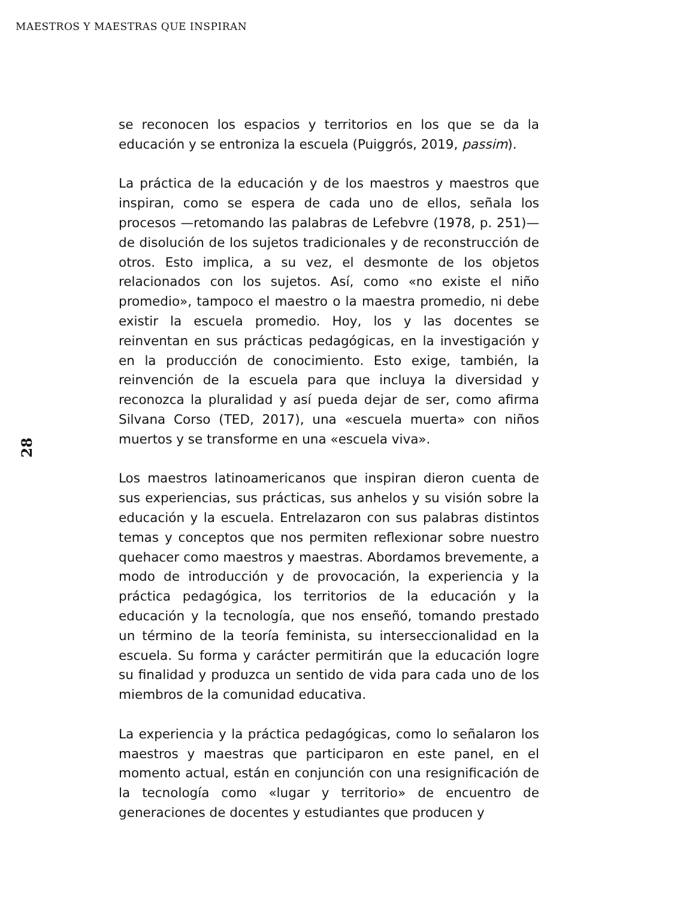MAESTROS Y MAESTRAS QUE INSPIRAN
se reconocen los espacios y territorios en los que se da la educación y se entroniza la escuela (Puiggrós, 2019, passim).
La práctica de la educación y de los maestros y maestros que inspiran, como se espera de cada uno de ellos, señala los procesos —retomando las palabras de Lefebvre (1978, p. 251)— de disolución de los sujetos tradicionales y de reconstrucción de otros. Esto implica, a su vez, el desmonte de los objetos relacionados con los sujetos. Así, como «no existe el niño promedio», tampoco el maestro o la maestra promedio, ni debe existir la escuela promedio. Hoy, los y las docentes se reinventan en sus prácticas pedagógicas, en la investigación y en la producción de conocimiento. Esto exige, también, la reinvención de la escuela para que incluya la diversidad y reconozca la pluralidad y así pueda dejar de ser, como afirma Silvana Corso (TED, 2017), una «escuela muerta» con niños muertos y se transforme en una «escuela viva».
Los maestros latinoamericanos que inspiran dieron cuenta de sus experiencias, sus prácticas, sus anhelos y su visión sobre la educación y la escuela. Entrelazaron con sus palabras distintos temas y conceptos que nos permiten reflexionar sobre nuestro quehacer como maestros y maestras. Abordamos brevemente, a modo de introducción y de provocación, la experiencia y la práctica pedagógica, los territorios de la educación y la educación y la tecnología, que nos enseñó, tomando prestado un término de la teoría feminista, su interseccionalidad en la escuela. Su forma y carácter permitirán que la educación logre su finalidad y produzca un sentido de vida para cada uno de los miembros de la comunidad educativa.
La experiencia y la práctica pedagógicas, como lo señalaron los maestros y maestras que participaron en este panel, en el momento actual, están en conjunción con una resignificación de la tecnología como «lugar y territorio» de encuentro de generaciones de docentes y estudiantes que producen y
28